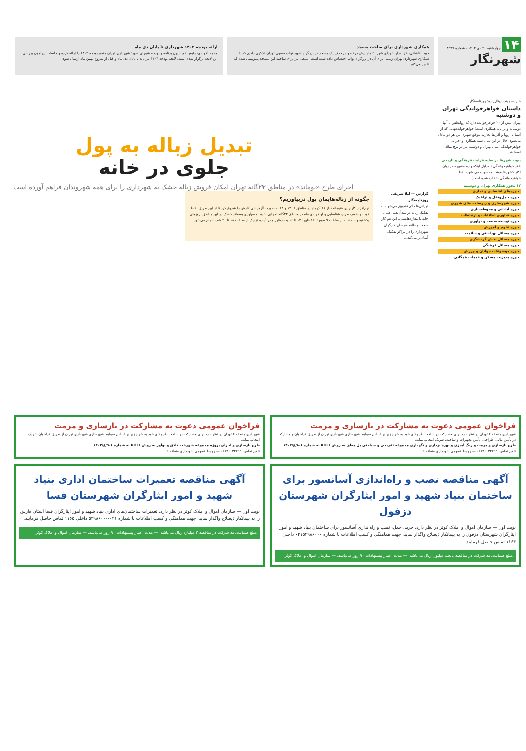۱۴ چهارشنبه ۲۰ دی ۱۴۰۲ - شماره ۸۹۹۷
شهرنگار
همکاری شهرداری برای ساخت مسجد
حبیب کاشانی، خزانه‌دار شورای شهر: ۲ ماه پیش درخصوص حذف یک مسجد در بزرگراه شهید نواب صفوی تهران تذکری دادیم که با همکاری شهرداری تهران زمینی برای آن در بزرگراه نواب اختصاص داده شده است. مبلغی نیز برای ساخت این مسجد پیش‌بینی شده که تقدیر می‌کنم.
ارائه بودجه ۱۴۰۳ شهرداری تا پایان دی ماه
محمد آخوندی، رئیس کمیسیون برنامه و بودجه شورای شهر: شهرداری تهران متمم بودجه ۱۴۰۲ را ارائه کرده و جلسات پیرامون بررسی این لایحه برگزار شده است. لایحه بودجه ۱۴۰۳ نیز باید تا پایان دی ماه و قبل از شروع بهمن ماه ارسال شود.
خبر — زینب زینال‌زاده؛ روزنامه‌نگار
داستان خواهرخواندگی تهران و دوشنبه
تهران بیش از ۲۰ خواهرخوانده دارد که روابطش با آنها دوستانه و بر پایه همکاری است؛ خواهرخواندههایی که از آسیا تا اروپا و آفریقا تجارب موفق شهری بین هر دو تبادل می‌شود. حال در این میان سند همکاری و اجرایی خواهرخواندگی میان تهران و دوشنبه نیز در برج میلاد امضا شد.
پیوند شهرها در سایه قرابت فرهنگی و تاریخی
عقد خواهرخواندگی (به‌دلیل اینکه واژه «شهر» در زبان اکثر کشورها مونث محسوب می شود، لفظ خواهرخواندگی انتخاب شده است)...
۱۲ محور همکاری تهران و دوشنبه
حوزه‌های اقتصادی و تجاری
حوزه حمل‌ونقل و ترافیک
حوزه شهرسازی و زیرساخت‌های شهری
حوزه آبادانی و محوطه‌سازی
حوزه فناوری اطلاعات و ارتباطات
حوزه توسعه صنعت و نوآوری
حوزه علوم و آموزش
حوزه مسائل بهداشتی و سلامت
حوزه مسائل بخش گردشگری
حوزه مسائل فرهنگی
حوزه موضوعات جوانان و ورزش
حوزه مدیریت مسکن و خدمات همگانی
تبدیل زباله به پول
جلوی در خانه
اجرای طرح «نوماند» در مناطق ۲۲گانه تهران امکان فروش زباله خشک به شهرداری را برای همه شهروندان فراهم آورده است
گزارش — لیلا شریف، روزنامه‌نگار
تهرانی‌ها دائم تشویق می‌شوند به تفکیک زباله در مبدأ؛ یعنی همان خانه یا مغازه‌هایشان. این هم کار سخت و طاقت‌فرسای کارگران شهرداری را در مراکز تفکیک آسان‌تر می‌کند...
چگونه از زباله‌هایمان پول دربیاوریم؟
نرم‌افزار کاربردی «نوماند» از ۱۱ آذرماه در مناطق ۸، ۱۳ و ۱۴ به صورت آزمایشی کارش را شروع کرد تا از این طریق نقاط قوت و ضعف طرح، شناسایی و اواخر دی ماه در مناطق ۲۲گانه اجرایی شود. جمع‌آوری پسماند خشک در این مناطق، روزهای یکشنبه و سه‌شنبه از ساعت ۹ صبح تا ۱۲ ظهر، ۱۳ تا ۱۶ بعدازظهر و در آینده نزدیک از ساعت ۱۸ تا ۲۰ شب انجام می‌شود...
فراخوان عمومی دعوت به مشارکت در بازسازی و مرمت
شهرداری منطقه ۲ تهران در نظر دارد برای مشارکت در ساخت طرح‌های خود به شرح زیر بر اساس ضوابط شهرسازی شهرداری تهران از طریق فراخوان و مشارکت در تأمین مالی، طراحی، تأمین تجهیزات و ساخت، شریک انتخاب نماید.
طرح بازسازی و مرمت و رنگ آمیزی و بهره برداری و نگهداری مجموعه تفریحی و سیاحتی پل معلق به روش ROLT به شماره ۱-۸/ع/۱۴۰۲
تلفن تماس: ۰۲۱۹۶۰۳۲۲۹۹ — روابط عمومی شهرداری منطقه ۲
فراخوان عمومی دعوت به مشارکت در بازسازی و مرمت
شهرداری منطقه ۲ تهران در نظر دارد برای مشارکت در ساخت طرح‌های خود به شرح زیر بر اساس ضوابط شهرسازی شهرداری تهران از طریق فراخوان شریک انتخاب نماید.
طرح بازسازی و اجرای پروژه مجموعه شهرخت خلاق و نوآور به روش ROLT به شماره ۱-۹/ع/۱۴۰۲
تلفن تماس: ۰۲۱۹۶۰۳۲۲۹۹ — روابط عمومی شهرداری منطقه ۲
آگهی مناقصه نصب و راه‌اندازی آسانسور برای ساختمان بنیاد شهید و امور ایثارگران شهرستان دزفول
نوبت اول — سازمان اموال و املاک کوثر در نظر دارد، خرید، حمل، نصب و راه‌اندازی آسانسور برای ساختمان بنیاد شهید و امور ایثارگران شهرستان دزفول را به پیمانکار ذیصلاح واگذار نماید. جهت هماهنگی و کسب اطلاعات با شماره ۰۲۱۵۴۹۸۶۰۰۰ داخلی ۱۱۶۴ تماس حاصل فرمایند.
مبلغ ضمانت‌نامه شرکت در مناقصه پانصد میلیون ریال می‌باشد. — مدت اعتبار پیشنهادات ۹۰ روز می‌باشد. — سازمان اموال و املاک کوثر
آگهی مناقصه تعمیرات ساختمان اداری بنیاد شهید و امور ایثارگران شهرستان فسا
نوبت اول — سازمان اموال و املاک کوثر در نظر دارد، تعمیرات ساختمان‌های اداری بنیاد شهید و امور ایثارگران فسا استان فارس را به پیمانکار ذیصلاح واگذار نماید. جهت هماهنگی و کسب اطلاعات با شماره ۰۲۱-۵۴۹۸۶۰۰۰ داخلی ۱۱۶۵ تماس حاصل فرمایند.
مبلغ ضمانت‌نامه شرکت در مناقصه ۳ میلیارد ریال می‌باشد. — مدت اعتبار پیشنهادات ۹۰ روز می‌باشد. — سازمان اموال و املاک کوثر